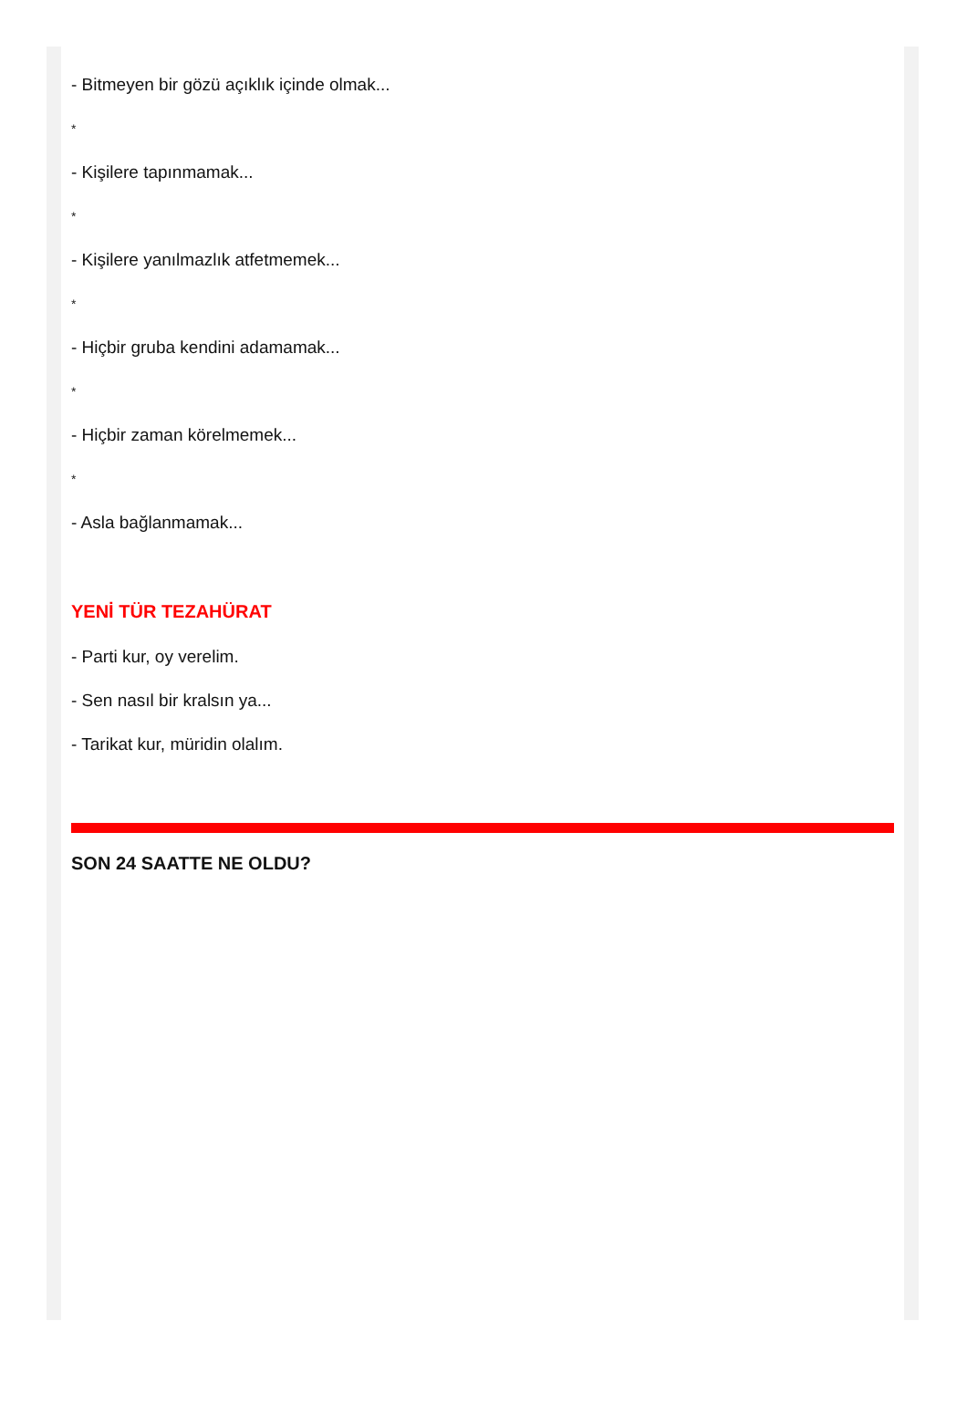- Bitmeyen bir gözü açıklık içinde olmak...
*
- Kişilere tapınmamak...
*
- Kişilere yanılmazlık atfetmemek...
*
- Hiçbir gruba kendini adamamak...
*
- Hiçbir zaman körelmemek...
*
- Asla bağlanmamak...
YENİ TÜR TEZAHÜRAT
- Parti kur, oy verelim.
- Sen nasıl bir kralsın ya...
- Tarikat kur, müridin olalım.
SON 24 SAATTE NE OLDU?